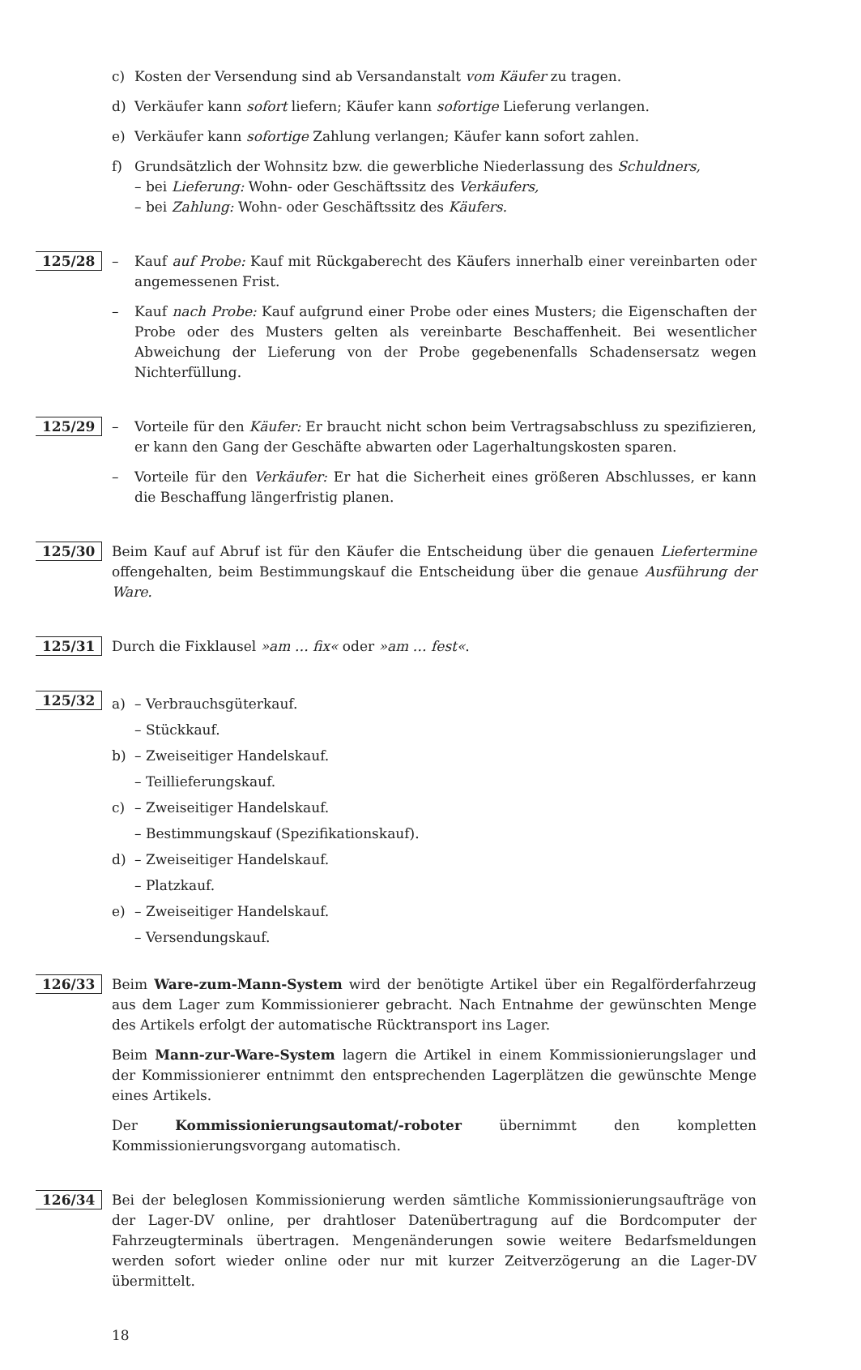c) Kosten der Versendung sind ab Versandanstalt vom Käufer zu tragen.
d) Verkäufer kann sofort liefern; Käufer kann sofortige Lieferung verlangen.
e) Verkäufer kann sofortige Zahlung verlangen; Käufer kann sofort zahlen.
f) Grundsätzlich der Wohnsitz bzw. die gewerbliche Niederlassung des Schuldners,
– bei Lieferung: Wohn- oder Geschäftssitz des Verkäufers,
– bei Zahlung: Wohn- oder Geschäftssitz des Käufers.
125/28
– Kauf auf Probe: Kauf mit Rückgaberecht des Käufers innerhalb einer vereinbarten oder angemessenen Frist.
– Kauf nach Probe: Kauf aufgrund einer Probe oder eines Musters; die Eigenschaften der Probe oder des Musters gelten als vereinbarte Beschaffenheit. Bei wesentlicher Abweichung der Lieferung von der Probe gegebenenfalls Schadensersatz wegen Nichterfüllung.
125/29
– Vorteile für den Käufer: Er braucht nicht schon beim Vertragsabschluss zu spezifizieren, er kann den Gang der Geschäfte abwarten oder Lagerhaltungskosten sparen.
– Vorteile für den Verkäufer: Er hat die Sicherheit eines größeren Abschlusses, er kann die Beschaffung längerfristig planen.
125/30
Beim Kauf auf Abruf ist für den Käufer die Entscheidung über die genauen Liefertermine offengehalten, beim Bestimmungskauf die Entscheidung über die genaue Ausführung der Ware.
125/31
Durch die Fixklausel »am … fix« oder »am … fest«.
125/32
a) – Verbrauchsgüterkauf.
– Stückkauf.
b) – Zweiseitiger Handelskauf.
– Teillieferungskauf.
c) – Zweiseitiger Handelskauf.
– Bestimmungskauf (Spezifikationskauf).
d) – Zweiseitiger Handelskauf.
– Platzkauf.
e) – Zweiseitiger Handelskauf.
– Versendungskauf.
126/33
Beim Ware-zum-Mann-System wird der benötigte Artikel über ein Regalförderfahrzeug aus dem Lager zum Kommissionierer gebracht. Nach Entnahme der gewünschten Menge des Artikels erfolgt der automatische Rücktransport ins Lager.
Beim Mann-zur-Ware-System lagern die Artikel in einem Kommissionierungslager und der Kommissionierer entnimmt den entsprechenden Lagerplätzen die gewünschte Menge eines Artikels.
Der Kommissionierungsautomat/-roboter übernimmt den kompletten Kommissionierungsvorgang automatisch.
126/34
Bei der beleglosen Kommissionierung werden sämtliche Kommissionierungsaufträge von der Lager-DV online, per drahtloser Datenübertragung auf die Bordcomputer der Fahrzeugterminals übertragen. Mengenänderungen sowie weitere Bedarfsmeldungen werden sofort wieder online oder nur mit kurzer Zeitverzögerung an die Lager-DV übermittelt.
18